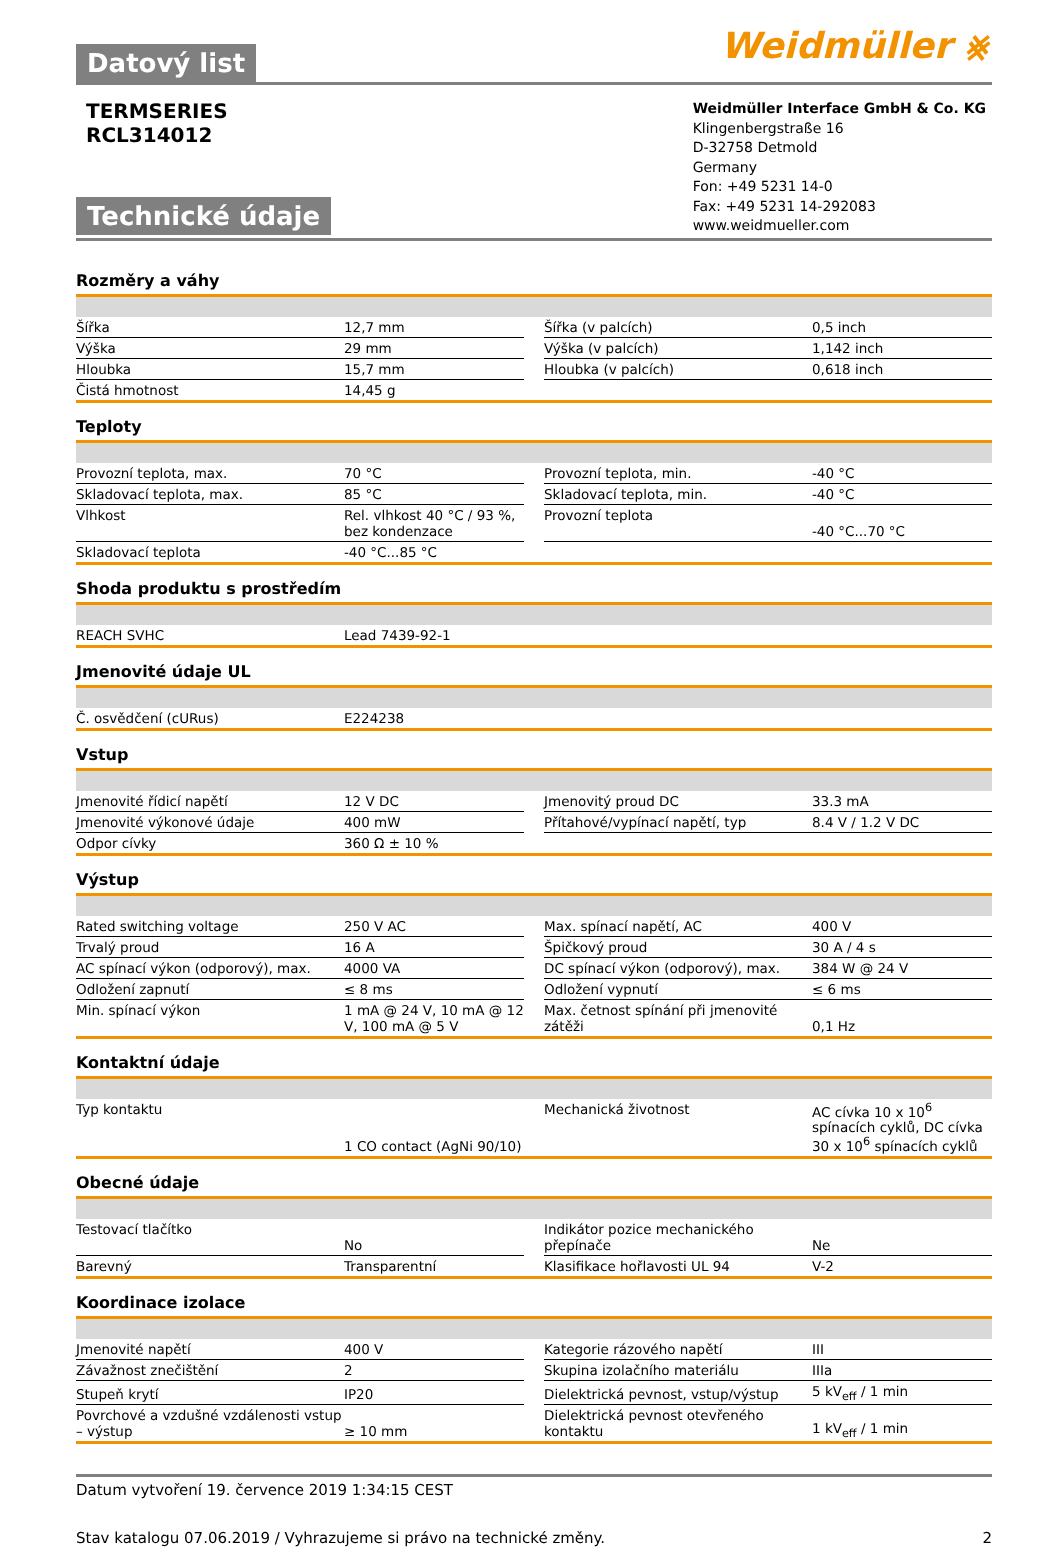Datový list
Weidmüller ⨳
TERMSERIES
RCL314012
Technické údaje
Weidmüller Interface GmbH & Co. KG
Klingenbergstraße 16
D-32758 Detmold
Germany
Fon: +49 5231 14-0
Fax: +49 5231 14-292083
www.weidmueller.com
Rozměry a váhy
| Šířka | 12,7 mm | | Šířka (v palcích) | 0,5 inch |
| Výška | 29 mm | | Výška (v palcích) | 1,142 inch |
| Hloubka | 15,7 mm | | Hloubka (v palcích) | 0,618 inch |
| Čistá hmotnost | 14,45 g | | | |
Teploty
| Provozní teplota, max. | 70 °C | | Provozní teplota, min. | -40 °C |
| Skladovací teplota, max. | 85 °C | | Skladovací teplota, min. | -40 °C |
| Vlhkost | Rel. vlhkost 40 °C / 93 %, bez kondenzace | | Provozní teplota | -40 °C...70 °C |
| Skladovací teplota | -40 °C...85 °C | | | |
Shoda produktu s prostředím
| REACH SVHC | Lead 7439-92-1 |
Jmenovité údaje UL
| Č. osvědčení (cURus) | E224238 |
Vstup
| Jmenovité řídicí napětí | 12 V DC | | Jmenovitý proud DC | 33.3 mA |
| Jmenovité výkonové údaje | 400 mW | | Přítahové/vypínací napětí, typ | 8.4 V / 1.2 V DC |
| Odpor cívky | 360 Ω ± 10 % | | | |
Výstup
| Rated switching voltage | 250 V AC | | Max. spínací napětí, AC | 400 V |
| Trvalý proud | 16 A | | Špičkový proud | 30 A / 4 s |
| AC spínací výkon (odporový), max. | 4000 VA | | DC spínací výkon (odporový), max. | 384 W @ 24 V |
| Odložení zapnutí | ≤ 8 ms | | Odložení vypnutí | ≤ 6 ms |
| Min. spínací výkon | 1 mA @ 24 V, 10 mA @ 12 V, 100 mA @ 5 V | | Max. četnost spínání při jmenovité zátěži | 0,1 Hz |
Kontaktní údaje
| Typ kontaktu | 1 CO contact (AgNi 90/10) | | Mechanická životnost | AC cívka 10 x 10<sup>6</sup> spínacích cyklů, DC cívka 30 x 10<sup>6</sup> spínacích cyklů |
Obecné údaje
| Testovací tlačítko | No | | Indikátor pozice mechanického přepínače | Ne |
| Barevný | Transparentní | | Klasifikace hořlavosti UL 94 | V-2 |
Koordinace izolace
| Jmenovité napětí | 400 V | | Kategorie rázového napětí | III |
| Závažnost znečištění | 2 | | Skupina izolačního materiálu | IIIa |
| Stupeň krytí | IP20 | | Dielektrická pevnost, vstup/výstup | 5 kV<sub>eff</sub> / 1 min |
| Povrchové a vzdušné vzdálenosti vstup – výstup | ≥ 10 mm | | Dielektrická pevnost otevřeného kontaktu | 1 kV<sub>eff</sub> / 1 min |
Datum vytvoření 19. července 2019 1:34:15 CEST
Stav katalogu 07.06.2019 / Vyhrazujeme si právo na technické změny. 2